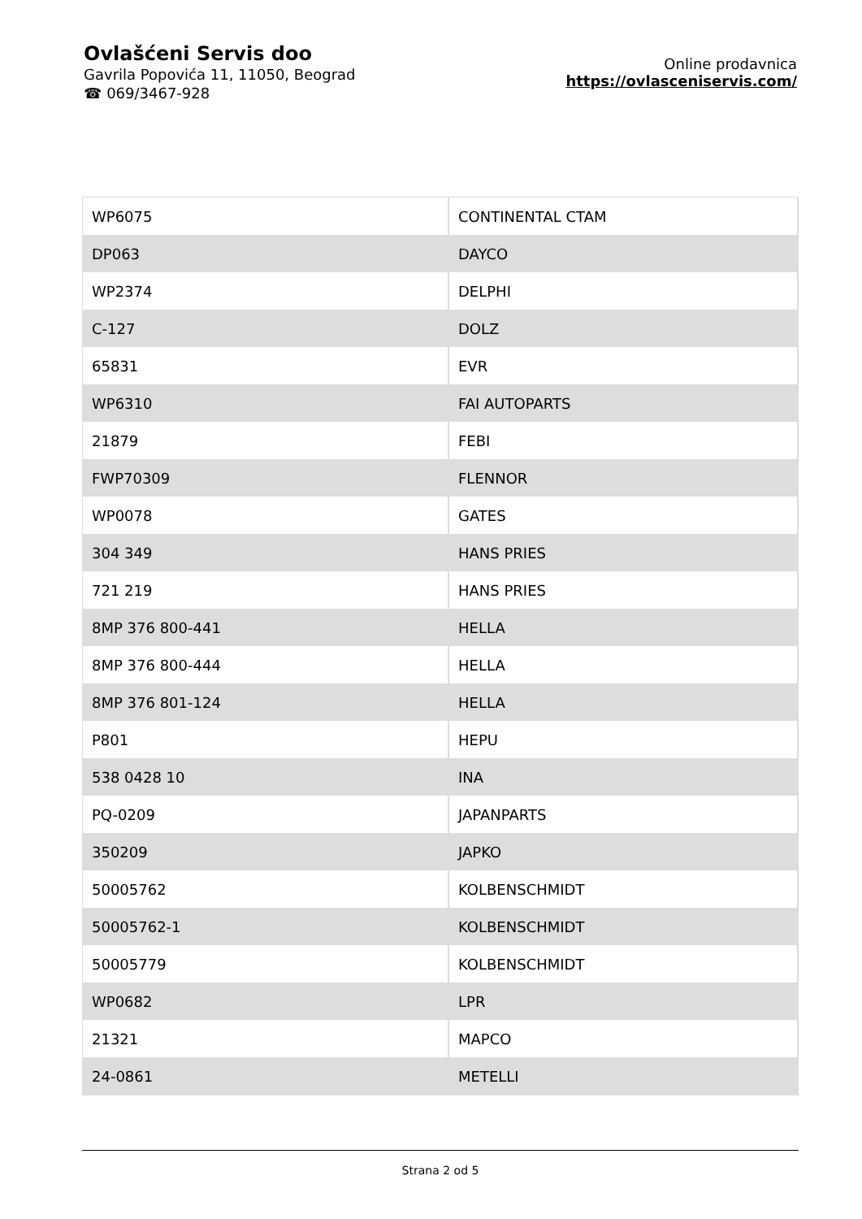Ovlašćeni Servis doo
Gavrila Popovića 11, 11050, Beograd
☎ 069/3467-928
Online prodavnica
https://ovlasceniservis.com/
| WP6075 | CONTINENTAL CTAM |
| DP063 | DAYCO |
| WP2374 | DELPHI |
| C-127 | DOLZ |
| 65831 | EVR |
| WP6310 | FAI AUTOPARTS |
| 21879 | FEBI |
| FWP70309 | FLENNOR |
| WP0078 | GATES |
| 304 349 | HANS PRIES |
| 721 219 | HANS PRIES |
| 8MP 376 800-441 | HELLA |
| 8MP 376 800-444 | HELLA |
| 8MP 376 801-124 | HELLA |
| P801 | HEPU |
| 538 0428 10 | INA |
| PQ-0209 | JAPANPARTS |
| 350209 | JAPKO |
| 50005762 | KOLBENSCHMIDT |
| 50005762-1 | KOLBENSCHMIDT |
| 50005779 | KOLBENSCHMIDT |
| WP0682 | LPR |
| 21321 | MAPCO |
| 24-0861 | METELLI |
Strana 2 od 5